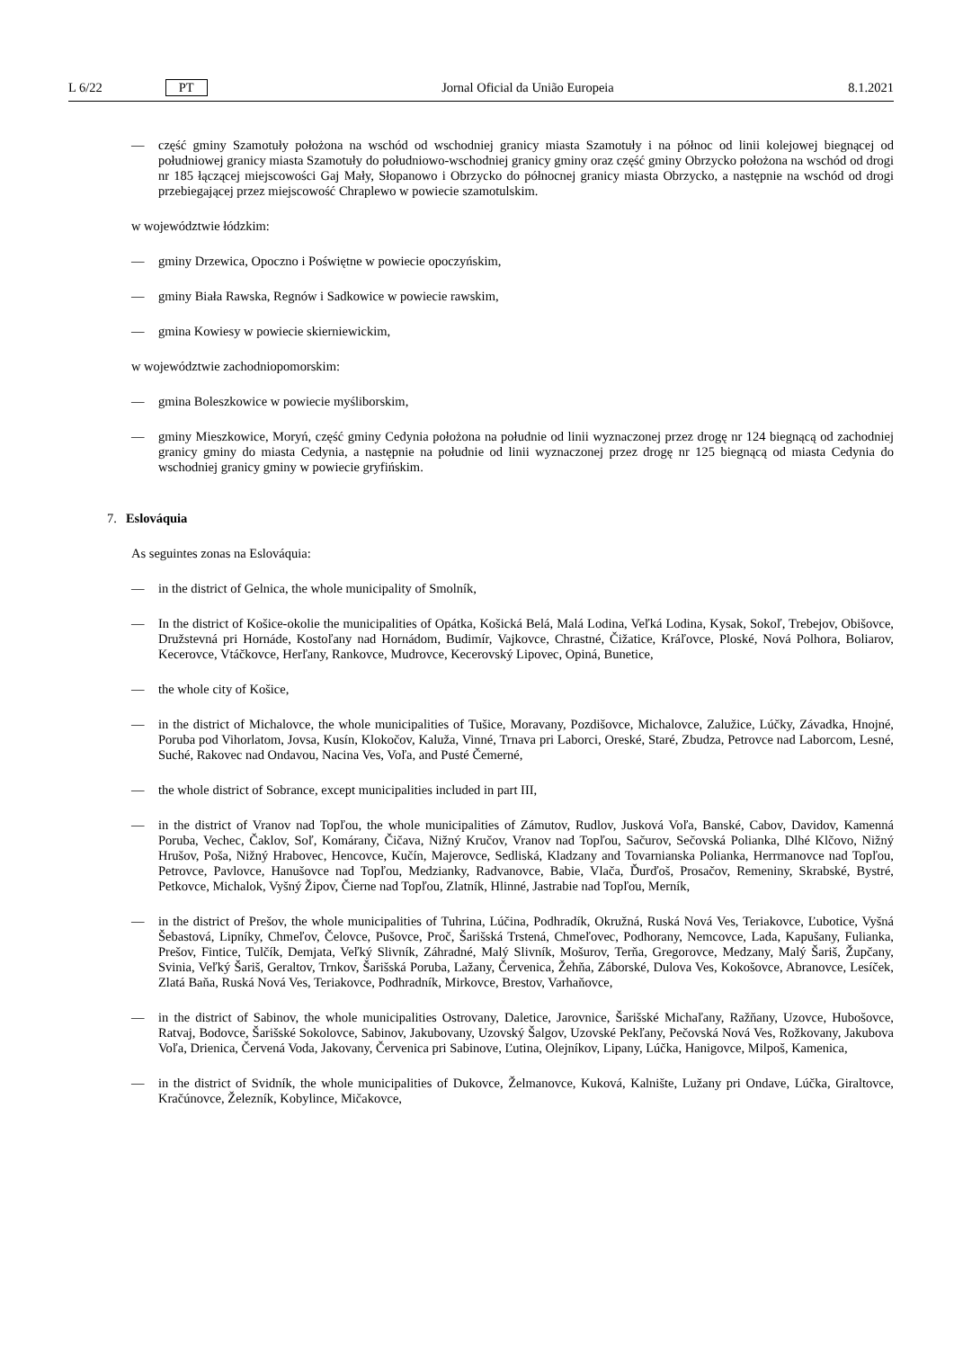L 6/22 PT Jornal Oficial da União Europeia 8.1.2021
— część gminy Szamotuły położona na wschód od wschodniej granicy miasta Szamotuły i na północ od linii kolejowej biegnącej od południowej granicy miasta Szamotuły do południowo-wschodniej granicy gminy oraz część gminy Obrzycko położona na wschód od drogi nr 185 łączącej miejscowości Gaj Mały, Słopanowo i Obrzycko do północnej granicy miasta Obrzycko, a następnie na wschód od drogi przebiegającej przez miejscowość Chraplewo w powiecie szamotulskim.
w województwie łódzkim:
— gminy Drzewica, Opoczno i Poświętne w powiecie opoczyńskim,
— gminy Biała Rawska, Regnów i Sadkowice w powiecie rawskim,
— gmina Kowiesy w powiecie skierniewickim,
w województwie zachodniopomorskim:
— gmina Boleszkowice w powiecie myśliborskim,
— gminy Mieszkowice, Moryń, część gminy Cedynia położona na południe od linii wyznaczonej przez drogę nr 124 biegnącą od zachodniej granicy gminy do miasta Cedynia, a następnie na południe od linii wyznaczonej przez drogę nr 125 biegnącą od miasta Cedynia do wschodniej granicy gminy w powiecie gryfińskim.
7. Eslováquia
As seguintes zonas na Eslováquia:
— in the district of Gelnica, the whole municipality of Smolník,
— In the district of Košice-okolie the municipalities of Opátka, Košická Belá, Malá Lodina, Veľká Lodina, Kysak, Sokoľ, Trebejov, Obišovce, Družstevná pri Hornáde, Kostoľany nad Hornádom, Budimír, Vajkovce, Chrastné, Čižatice, Kráľovce, Ploské, Nová Polhora, Boliarov, Kecerovce, Vtáčkovce, Herľany, Rankovce, Mudrovce, Kecerovský Lipovec, Opiná, Bunetice,
— the whole city of Košice,
— in the district of Michalovce, the whole municipalities of Tušice, Moravany, Pozdišovce, Michalovce, Zalužice, Lúčky, Závadka, Hnojné, Poruba pod Vihorlatom, Jovsa, Kusín, Klokočov, Kaluža, Vinné, Trnava pri Laborci, Oreské, Staré, Zbudza, Petrovce nad Laborcom, Lesné, Suché, Rakovec nad Ondavou, Nacina Ves, Voľa, and Pusté Čemerné,
— the whole district of Sobrance, except municipalities included in part III,
— in the district of Vranov nad Topľou, the whole municipalities of Zámutov, Rudlov, Jusková Voľa, Banské, Cabov, Davidov, Kamenná Poruba, Vechec, Čaklov, Soľ, Komárany, Čičava, Nižný Kručov, Vranov nad Topľou, Sačurov, Sečovská Polianka, Dlhé Klčovo, Nižný Hrušov, Poša, Nižný Hrabovec, Hencovce, Kučín, Majerovce, Sedliská, Kladzany and Tovarnianska Polianka, Herrmanovce nad Topľou, Petrovce, Pavlovce, Hanušovce nad Topľou, Medzianky, Radvanovce, Babie, Vlača, Ďurďoš, Prosačov, Remeniny, Skrabské, Bystré, Petkovce, Michalok, Vyšný Žipov, Čierne nad Topľou, Zlatník, Hlinné, Jastrabie nad Topľou, Merník,
— in the district of Prešov, the whole municipalities of Tuhrina, Lúčina, Podhradík, Okružná, Ruská Nová Ves, Teriakovce, Ľubotice, Vyšná Šebastová, Lipníky, Chmeľov, Čelovce, Pušovce, Proč, Šarišská Trstená, Chmeľovec, Podhorany, Nemcovce, Lada, Kapušany, Fulianka, Prešov, Fintice, Tulčík, Demjata, Veľký Slivník, Záhradné, Malý Slivník, Mošurov, Terňa, Gregorovce, Medzany, Malý Šariš, Župčany, Svinia, Veľký Šariš, Geraltov, Trnkov, Šarišská Poruba, Lažany, Červenica, Žehňa, Záborské, Dulova Ves, Kokošovce, Abranovce, Lesíček, Zlatá Baňa, Ruská Nová Ves, Teriakovce, Podhradník, Mirkovce, Brestov, Varhaňovce,
— in the district of Sabinov, the whole municipalities Ostrovany, Daletice, Jarovnice, Šarišské Michaľany, Ražňany, Uzovce, Hubošovce, Ratvaj, Bodovce, Šarišské Sokolovce, Sabinov, Jakubovany, Uzovský Šalgov, Uzovské Pekľany, Pečovská Nová Ves, Rožkovany, Jakubova Voľa, Drienica, Červená Voda, Jakovany, Červenica pri Sabinove, Ľutina, Olejníkov, Lipany, Lúčka, Hanigovce, Milpoš, Kamenica,
— in the district of Svidník, the whole municipalities of Dukovce, Želmanovce, Kuková, Kalnište, Lužany pri Ondave, Lúčka, Giraltovce, Kračúnovce, Železník, Kobylince, Mičakovce,